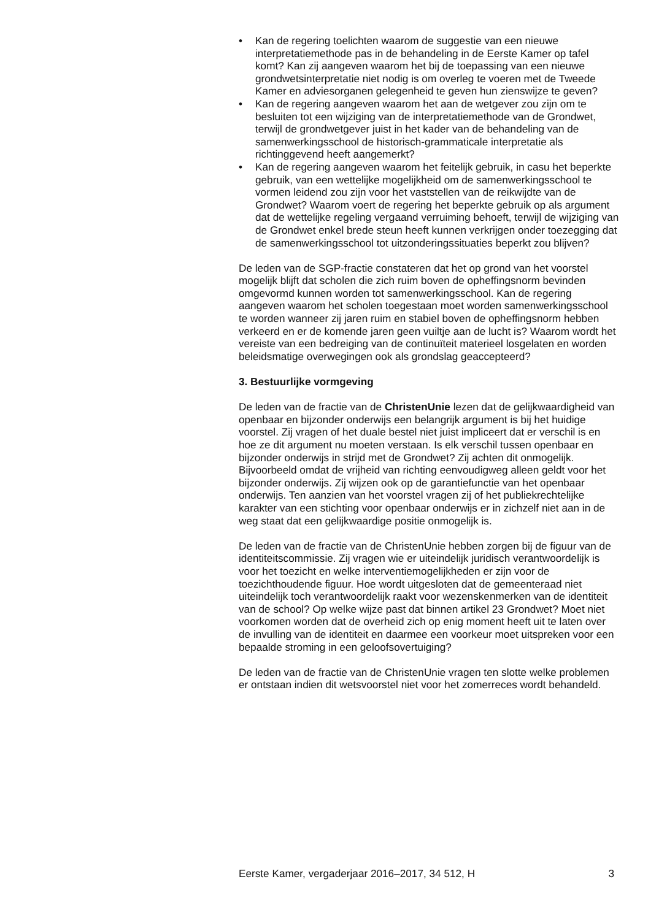• Kan de regering toelichten waarom de suggestie van een nieuwe interpretatiemethode pas in de behandeling in de Eerste Kamer op tafel komt? Kan zij aangeven waarom het bij de toepassing van een nieuwe grondwetsinterpretatie niet nodig is om overleg te voeren met de Tweede Kamer en adviesorganen gelegenheid te geven hun zienswijze te geven?
• Kan de regering aangeven waarom het aan de wetgever zou zijn om te besluiten tot een wijziging van de interpretatiemethode van de Grondwet, terwijl de grondwetgever juist in het kader van de behandeling van de samenwerkingsschool de historisch-grammaticale interpretatie als richtinggevend heeft aangemerkt?
• Kan de regering aangeven waarom het feitelijk gebruik, in casu het beperkte gebruik, van een wettelijke mogelijkheid om de samenwerkingsschool te vormen leidend zou zijn voor het vaststellen van de reikwijdte van de Grondwet? Waarom voert de regering het beperkte gebruik op als argument dat de wettelijke regeling vergaand verruiming behoeft, terwijl de wijziging van de Grondwet enkel brede steun heeft kunnen verkrijgen onder toezegging dat de samenwerkingsschool tot uitzonderingssituaties beperkt zou blijven?
De leden van de SGP-fractie constateren dat het op grond van het voorstel mogelijk blijft dat scholen die zich ruim boven de opheffingsnorm bevinden omgevormd kunnen worden tot samenwerkingsschool. Kan de regering aangeven waarom het scholen toegestaan moet worden samenwerkingsschool te worden wanneer zij jaren ruim en stabiel boven de opheffingsnorm hebben verkeerd en er de komende jaren geen vuiltje aan de lucht is? Waarom wordt het vereiste van een bedreiging van de continuïteit materieel losgelaten en worden beleidsmatige overwegingen ook als grondslag geaccepteerd?
3. Bestuurlijke vormgeving
De leden van de fractie van de ChristenUnie lezen dat de gelijkwaardigheid van openbaar en bijzonder onderwijs een belangrijk argument is bij het huidige voorstel. Zij vragen of het duale bestel niet juist impliceert dat er verschil is en hoe ze dit argument nu moeten verstaan. Is elk verschil tussen openbaar en bijzonder onderwijs in strijd met de Grondwet? Zij achten dit onmogelijk. Bijvoorbeeld omdat de vrijheid van richting eenvoudigweg alleen geldt voor het bijzonder onderwijs. Zij wijzen ook op de garantiefunctie van het openbaar onderwijs. Ten aanzien van het voorstel vragen zij of het publiekrechtelijke karakter van een stichting voor openbaar onderwijs er in zichzelf niet aan in de weg staat dat een gelijkwaardige positie onmogelijk is.
De leden van de fractie van de ChristenUnie hebben zorgen bij de figuur van de identiteitscommissie. Zij vragen wie er uiteindelijk juridisch verantwoordelijk is voor het toezicht en welke interventiemogelijkheden er zijn voor de toezichthoudende figuur. Hoe wordt uitgesloten dat de gemeenteraad niet uiteindelijk toch verantwoordelijk raakt voor wezenskenmerken van de identiteit van de school? Op welke wijze past dat binnen artikel 23 Grondwet? Moet niet voorkomen worden dat de overheid zich op enig moment heeft uit te laten over de invulling van de identiteit en daarmee een voorkeur moet uitspreken voor een bepaalde stroming in een geloofsovertuiging?
De leden van de fractie van de ChristenUnie vragen ten slotte welke problemen er ontstaan indien dit wetsvoorstel niet voor het zomerreces wordt behandeld.
Eerste Kamer, vergaderjaar 2016–2017, 34 512, H 3